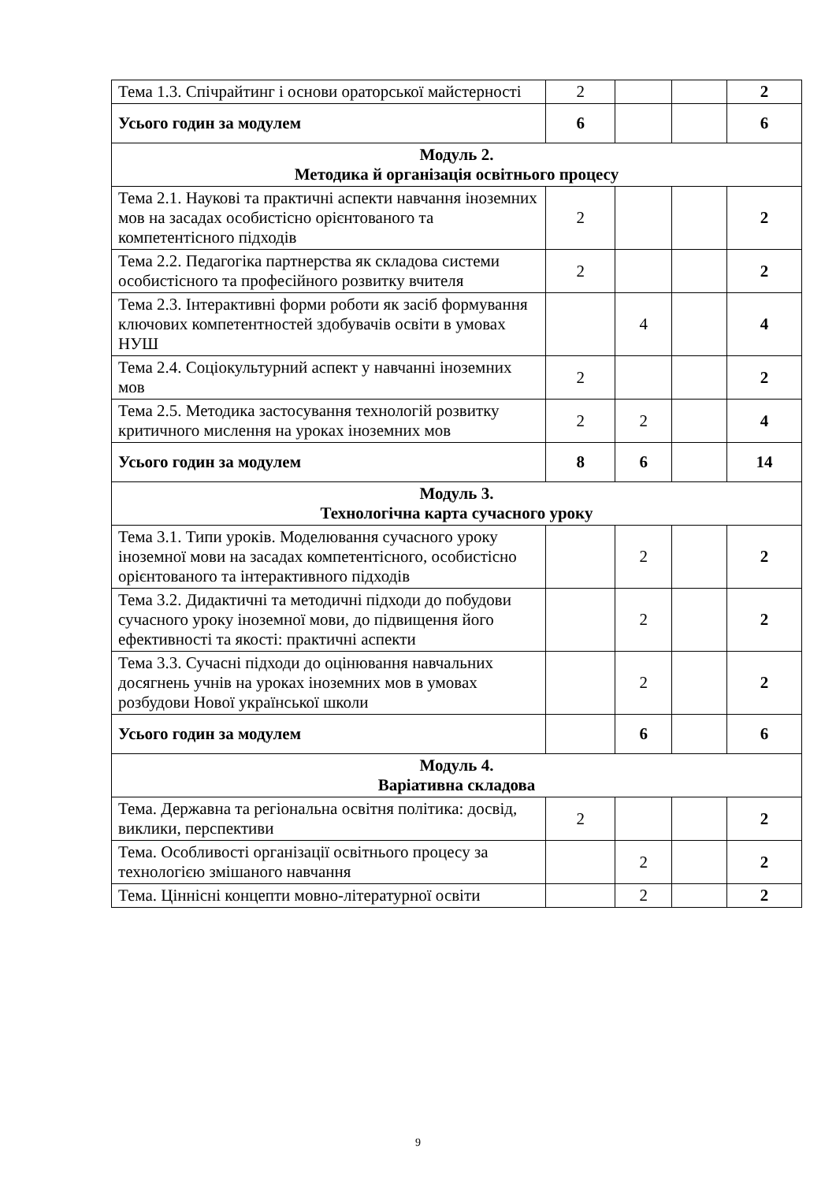| Тема 1.3. Спічрайтинг і основи ораторської майстерності | 2 | | | 2 |
| Усього годин за модулем | 6 | | | 6 |
| Модуль 2. Методика й організація освітнього процесу | | | | |
| Тема 2.1. Наукові та практичні аспекти навчання іноземних мов на засадах особистісно орієнтованого та компетентісного підходів | 2 | | | 2 |
| Тема 2.2. Педагогіка партнерства як складова системи особистісного та професійного розвитку вчителя | 2 | | | 2 |
| Тема 2.3. Інтерактивні форми роботи як засіб формування ключових компетентностей здобувачів освіти в умовах НУШ | | 4 | | 4 |
| Тема 2.4. Соціокультурний аспект у навчанні іноземних мов | 2 | | | 2 |
| Тема 2.5. Методика застосування технологій розвитку критичного мислення на уроках іноземних мов | 2 | 2 | | 4 |
| Усього годин за модулем | 8 | 6 | | 14 |
| Модуль 3. Технологічна карта сучасного уроку | | | | |
| Тема 3.1. Типи уроків. Моделювання сучасного уроку іноземної мови на засадах компетентісного, особистісно орієнтованого та інтерактивного підходів | | 2 | | 2 |
| Тема 3.2. Дидактичні та методичні підходи до побудови сучасного уроку іноземної мови, до підвищення його ефективності та якості: практичні аспекти | | 2 | | 2 |
| Тема 3.3. Сучасні підходи до оцінювання навчальних досягнень учнів на уроках іноземних мов в умовах розбудови Нової української школи | | 2 | | 2 |
| Усього годин за модулем | | 6 | | 6 |
| Модуль 4. Варіативна складова | | | | |
| Тема. Державна та регіональна освітня політика: досвід, виклики, перспективи | 2 | | | 2 |
| Тема. Особливості організації освітнього процесу за технологією змішаного навчання | | 2 | | 2 |
| Тема. Ціннісні концепти мовно-літературної освіти | | 2 | | 2 |
9